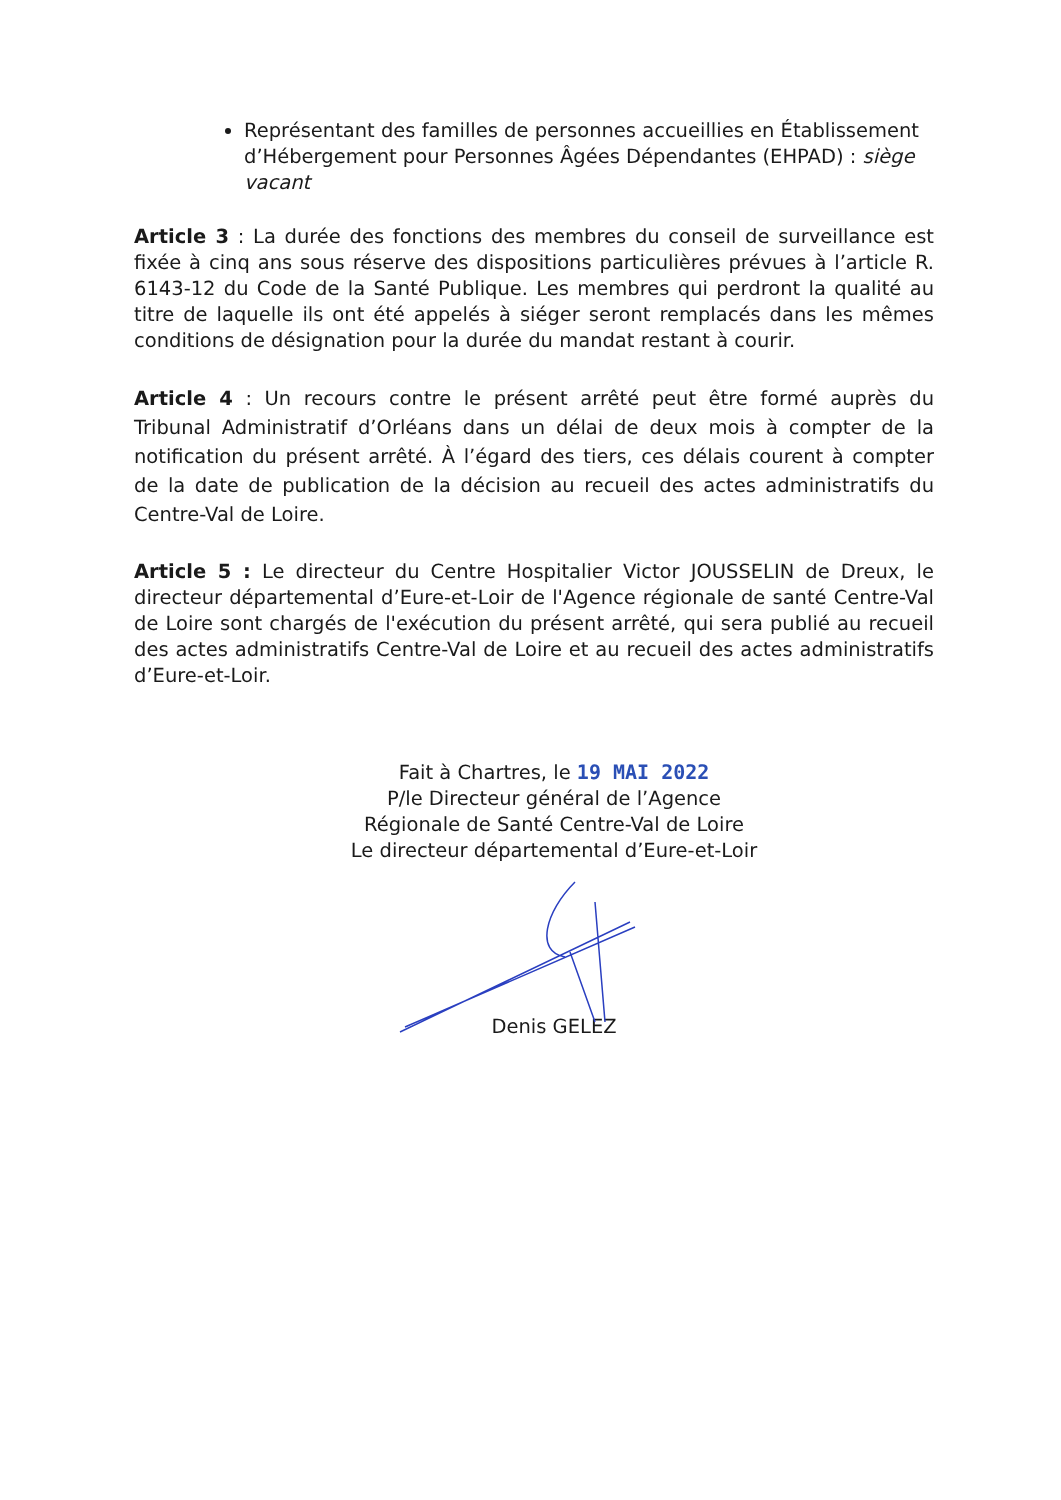Représentant des familles de personnes accueillies en Établissement d’Hébergement pour Personnes Âgées Dépendantes (EHPAD) : siège vacant
Article 3 : La durée des fonctions des membres du conseil de surveillance est fixée à cinq ans sous réserve des dispositions particulières prévues à l’article R. 6143-12 du Code de la Santé Publique. Les membres qui perdront la qualité au titre de laquelle ils ont été appelés à siéger seront remplacés dans les mêmes conditions de désignation pour la durée du mandat restant à courir.
Article 4 : Un recours contre le présent arrêté peut être formé auprès du Tribunal Administratif d’Orléans dans un délai de deux mois à compter de la notification du présent arrêté. À l’égard des tiers, ces délais courent à compter de la date de publication de la décision au recueil des actes administratifs du Centre-Val de Loire.
Article 5 : Le directeur du Centre Hospitalier Victor JOUSSELIN de Dreux, le directeur départemental d’Eure-et-Loir de l'Agence régionale de santé Centre-Val de Loire sont chargés de l'exécution du présent arrêté, qui sera publié au recueil des actes administratifs Centre-Val de Loire et au recueil des actes administratifs d’Eure-et-Loir.
Fait à Chartres, le 19 MAI 2022
P/le Directeur général de l’Agence
Régionale de Santé Centre-Val de Loire
Le directeur départemental d’Eure-et-Loir
Denis GELEZ